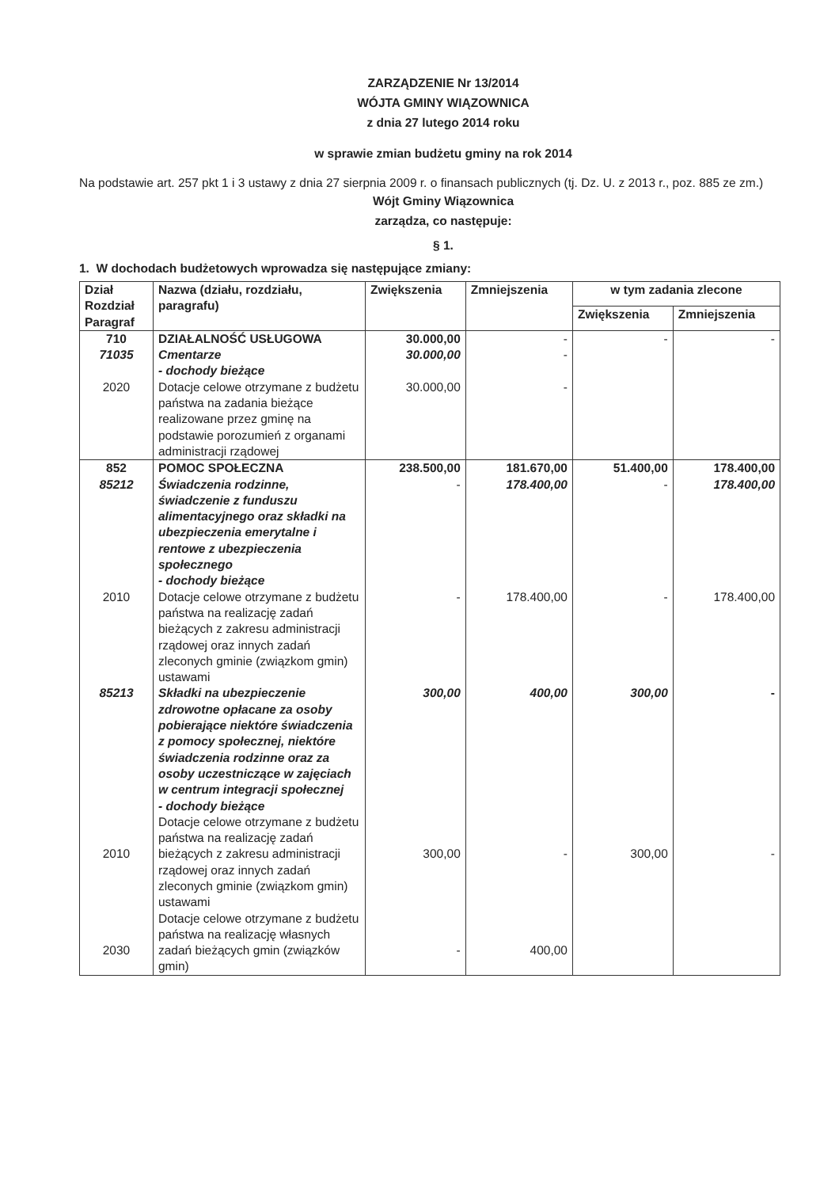ZARZĄDZENIE Nr 13/2014
WÓJTA GMINY WIĄZOWNICA
z dnia 27 lutego 2014 roku
w sprawie zmian budżetu gminy na rok 2014
Na podstawie art. 257 pkt 1 i 3 ustawy z dnia 27 sierpnia 2009 r. o finansach publicznych (tj. Dz. U. z 2013 r., poz. 885 ze zm.)
Wójt Gminy Wiązownica
zarządza, co następuje:
§ 1.
1. W dochodach budżetowych wprowadza się następujące zmiany:
| Dział Rozdział Paragraf | Nazwa (działu, rozdziału, paragrafu) | Zwiększenia | Zmniejszenia | w tym zadania zlecone | |
| --- | --- | --- | --- | --- | --- |
| | | | | Zwiększenia | Zmniejszenia |
| 710 71035 2020 | DZIAŁALNOŚĆ USŁUGOWA Cmentarze - dochody bieżące Dotacje celowe otrzymane z budżetu państwa na zadania bieżące realizowane przez gminę na podstawie porozumień z organami administracji rządowej | 30.000,00 30.000,00 30.000,00 | - - - | - | - |
| 852 85212 2010 85213 2010 2030 | POMOC SPOŁECZNA Świadczenia rodzinne, świadczenie z funduszu alimentacyjnego oraz składki na ubezpieczenia emerytalne i rentowe z ubezpieczenia społecznego - dochody bieżące Dotacje celowe otrzymane z budżetu państwa na realizację zadań bieżących z zakresu administracji rządowej oraz innych zadań zleconych gminie (związkom gmin) ustawami Składki na ubezpieczenie zdrowotne opłacane za osoby pobierające niektóre świadczenia z pomocy społecznej, niektóre świadczenia rodzinne oraz za osoby uczestniczące w zajęciach w centrum integracji społecznej - dochody bieżące Dotacje celowe otrzymane z budżetu państwa na realizację zadań bieżących z zakresu administracji rządowej oraz innych zadań zleconych gminie (związkom gmin) ustawami Dotacje celowe otrzymane z budżetu państwa na realizację własnych zadań bieżących gmin (związków gmin) | 238.500,00 - - 300,00 300,00 - | 181.670,00 178.400,00 178.400,00 400,00 - 400,00 | 51.400,00 - - 300,00 300,00 | 178.400,00 178.400,00 178.400,00 - - |